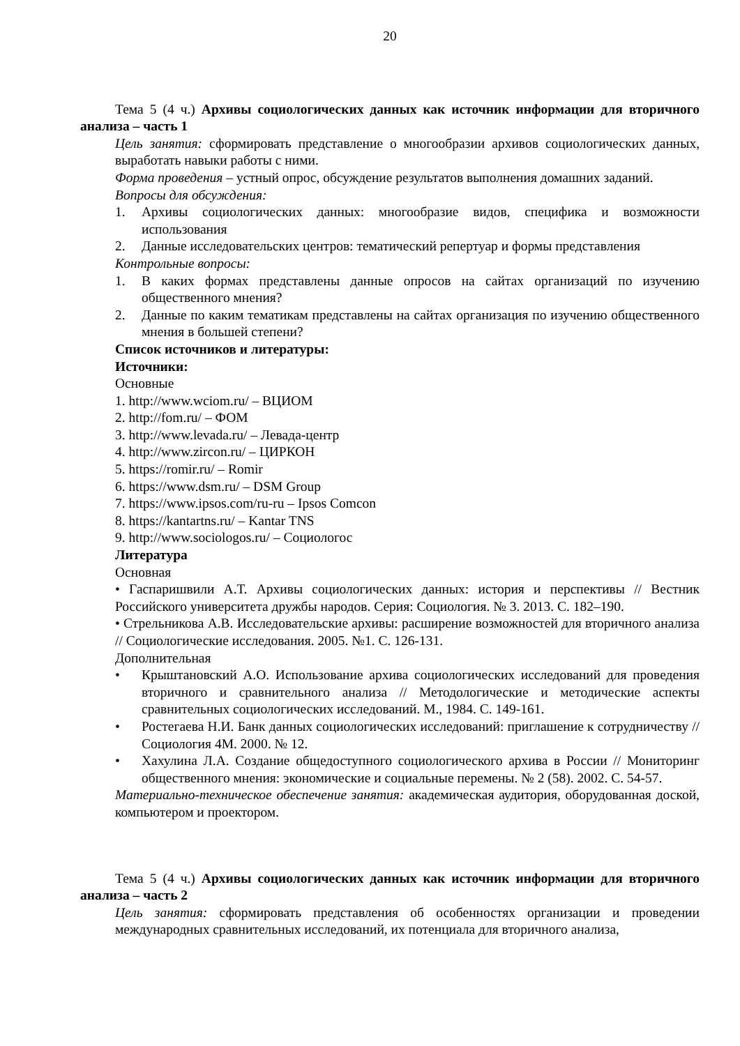20
Тема 5 (4 ч.) Архивы социологических данных как источник информации для вторичного анализа – часть 1
Цель занятия: сформировать представление о многообразии архивов социологических данных, выработать навыки работы с ними.
Форма проведения – устный опрос, обсуждение результатов выполнения домашних заданий.
Вопросы для обсуждения:
1. Архивы социологических данных: многообразие видов, специфика и возможности использования
2. Данные исследовательских центров: тематический репертуар и формы представления
Контрольные вопросы:
1. В каких формах представлены данные опросов на сайтах организаций по изучению общественного мнения?
2. Данные по каким тематикам представлены на сайтах организация по изучению общественного мнения в большей степени?
Список источников и литературы:
Источники:
Основные
1. http://www.wciom.ru/ – ВЦИОМ
2. http://fom.ru/ – ФОМ
3. http://www.levada.ru/ – Левада-центр
4. http://www.zircon.ru/ – ЦИРКОН
5. https://romir.ru/ – Romir
6. https://www.dsm.ru/ – DSM Group
7. https://www.ipsos.com/ru-ru – Ipsos Comcon
8. https://kantartns.ru/ – Kantar TNS
9. http://www.sociologos.ru/ – Социологос
Литература
Основная
• Гаспаришвили А.Т. Архивы социологических данных: история и перспективы // Вестник Российского университета дружбы народов. Серия: Социология. № 3. 2013. С. 182–190.
• Стрельникова А.В. Исследовательские архивы: расширение возможностей для вторичного анализа // Социологические исследования. 2005. №1. С. 126-131.
Дополнительная
• Крыштановский А.О. Использование архива социологических исследований для проведения вторичного и сравнительного анализа // Методологические и методические аспекты сравнительных социологических исследований. М., 1984. С. 149-161.
• Ростегаева Н.И. Банк данных социологических исследований: приглашение к сотрудничеству // Социология 4М. 2000. № 12.
• Хахулина Л.А. Создание общедоступного социологического архива в России // Мониторинг общественного мнения: экономические и социальные перемены. № 2 (58). 2002. С. 54-57.
Материально-техническое обеспечение занятия: академическая аудитория, оборудованная доской, компьютером и проектором.
Тема 5 (4 ч.) Архивы социологических данных как источник информации для вторичного анализа – часть 2
Цель занятия: сформировать представления об особенностях организации и проведении международных сравнительных исследований, их потенциала для вторичного анализа,